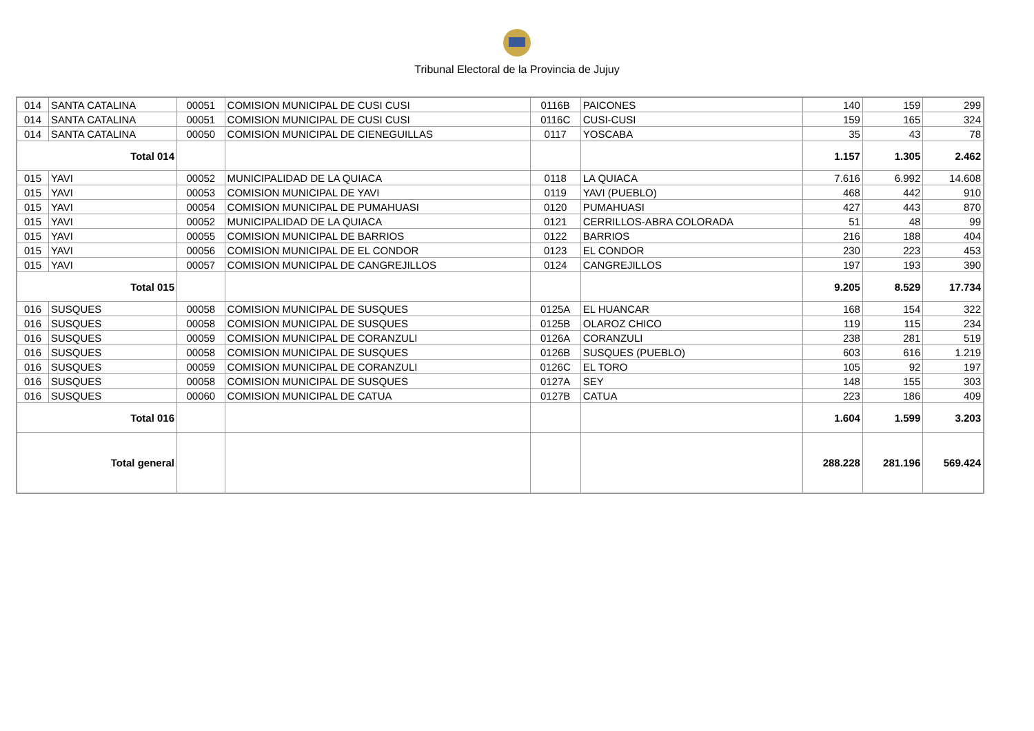Tribunal Electoral de la Provincia de Jujuy
| 014 | SANTA CATALINA | 00051 | COMISION MUNICIPAL DE CUSI CUSI | 0116B | PAICONES | 140 | 159 | 299 |
| 014 | SANTA CATALINA | 00051 | COMISION MUNICIPAL DE CUSI CUSI | 0116C | CUSI-CUSI | 159 | 165 | 324 |
| 014 | SANTA CATALINA | 00050 | COMISION MUNICIPAL DE CIENEGUILLAS | 0117 | YOSCABA | 35 | 43 | 78 |
| Total 014 | | | | | | 1.157 | 1.305 | 2.462 |
| 015 | YAVI | 00052 | MUNICIPALIDAD DE LA QUIACA | 0118 | LA QUIACA | 7.616 | 6.992 | 14.608 |
| 015 | YAVI | 00053 | COMISION MUNICIPAL DE YAVI | 0119 | YAVI (PUEBLO) | 468 | 442 | 910 |
| 015 | YAVI | 00054 | COMISION MUNICIPAL DE PUMAHUASI | 0120 | PUMAHUASI | 427 | 443 | 870 |
| 015 | YAVI | 00052 | MUNICIPALIDAD DE LA QUIACA | 0121 | CERRILLOS-ABRA COLORADA | 51 | 48 | 99 |
| 015 | YAVI | 00055 | COMISION MUNICIPAL DE BARRIOS | 0122 | BARRIOS | 216 | 188 | 404 |
| 015 | YAVI | 00056 | COMISION MUNICIPAL DE EL CONDOR | 0123 | EL CONDOR | 230 | 223 | 453 |
| 015 | YAVI | 00057 | COMISION MUNICIPAL DE CANGREJILLOS | 0124 | CANGREJILLOS | 197 | 193 | 390 |
| Total 015 | | | | | | 9.205 | 8.529 | 17.734 |
| 016 | SUSQUES | 00058 | COMISION MUNICIPAL DE SUSQUES | 0125A | EL HUANCAR | 168 | 154 | 322 |
| 016 | SUSQUES | 00058 | COMISION MUNICIPAL DE SUSQUES | 0125B | OLAROZ CHICO | 119 | 115 | 234 |
| 016 | SUSQUES | 00059 | COMISION MUNICIPAL DE CORANZULI | 0126A | CORANZULI | 238 | 281 | 519 |
| 016 | SUSQUES | 00058 | COMISION MUNICIPAL DE SUSQUES | 0126B | SUSQUES (PUEBLO) | 603 | 616 | 1.219 |
| 016 | SUSQUES | 00059 | COMISION MUNICIPAL DE CORANZULI | 0126C | EL TORO | 105 | 92 | 197 |
| 016 | SUSQUES | 00058 | COMISION MUNICIPAL DE SUSQUES | 0127A | SEY | 148 | 155 | 303 |
| 016 | SUSQUES | 00060 | COMISION MUNICIPAL DE CATUA | 0127B | CATUA | 223 | 186 | 409 |
| Total 016 | | | | | | 1.604 | 1.599 | 3.203 |
| Total general | | | | | | 288.228 | 281.196 | 569.424 |